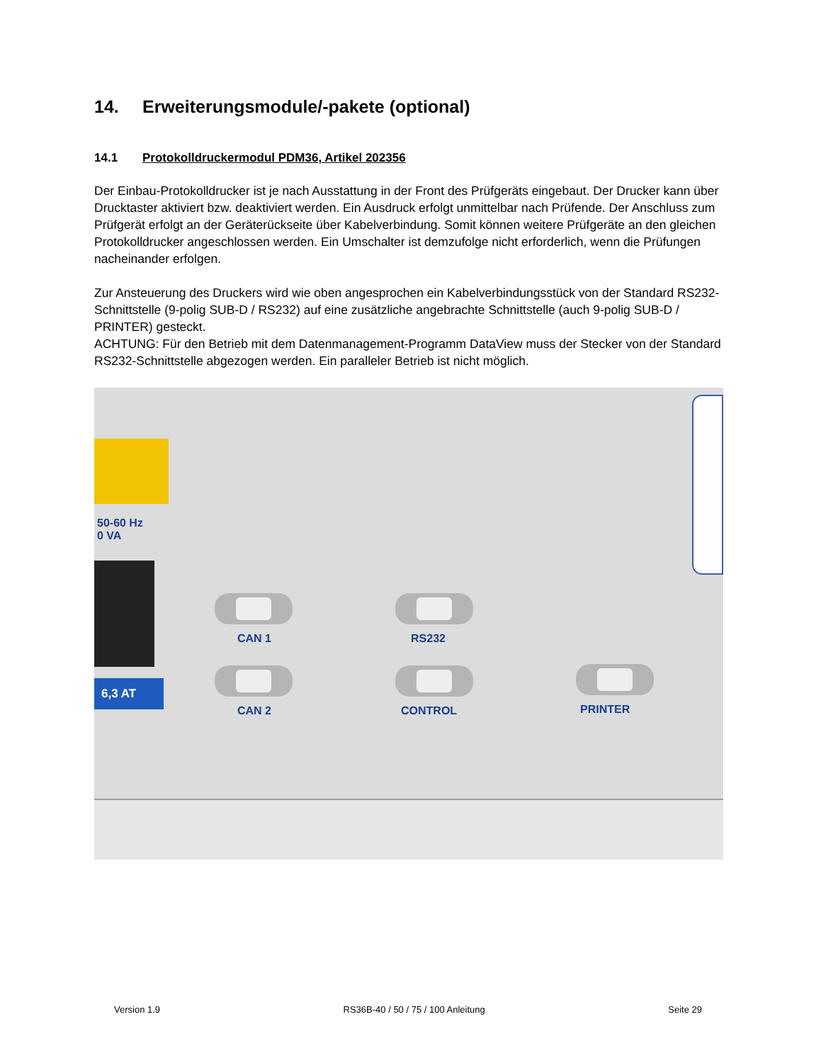14. Erweiterungsmodule/-pakete (optional)
14.1 Protokolldruckermodul PDM36, Artikel 202356
Der Einbau-Protokolldrucker ist je nach Ausstattung in der Front des Prüfgeräts eingebaut. Der Drucker kann über Drucktaster aktiviert bzw. deaktiviert werden. Ein Ausdruck erfolgt unmittelbar nach Prüfende. Der Anschluss zum Prüfgerät erfolgt an der Geräterückseite über Kabelverbindung. Somit können weitere Prüfgeräte an den gleichen Protokolldrucker angeschlossen werden. Ein Umschalter ist demzufolge nicht erforderlich, wenn die Prüfungen nacheinander erfolgen.
Zur Ansteuerung des Druckers wird wie oben angesprochen ein Kabelverbindungsstück von der Standard RS232-Schnittstelle (9-polig SUB-D / RS232) auf eine zusätzliche angebrachte Schnittstelle (auch 9-polig SUB-D / PRINTER) gesteckt.
ACHTUNG: Für den Betrieb mit dem Datenmanagement-Programm DataView muss der Stecker von der Standard RS232-Schnittstelle abgezogen werden. Ein paralleler Betrieb ist nicht möglich.
6,3 AT
50-60 Hz
0 VA
CAN 1 RS232
CAN 2 CONTROL PRINTER
Version 1.9 RS36B-40 / 50 / 75 / 100 Anleitung Seite 29